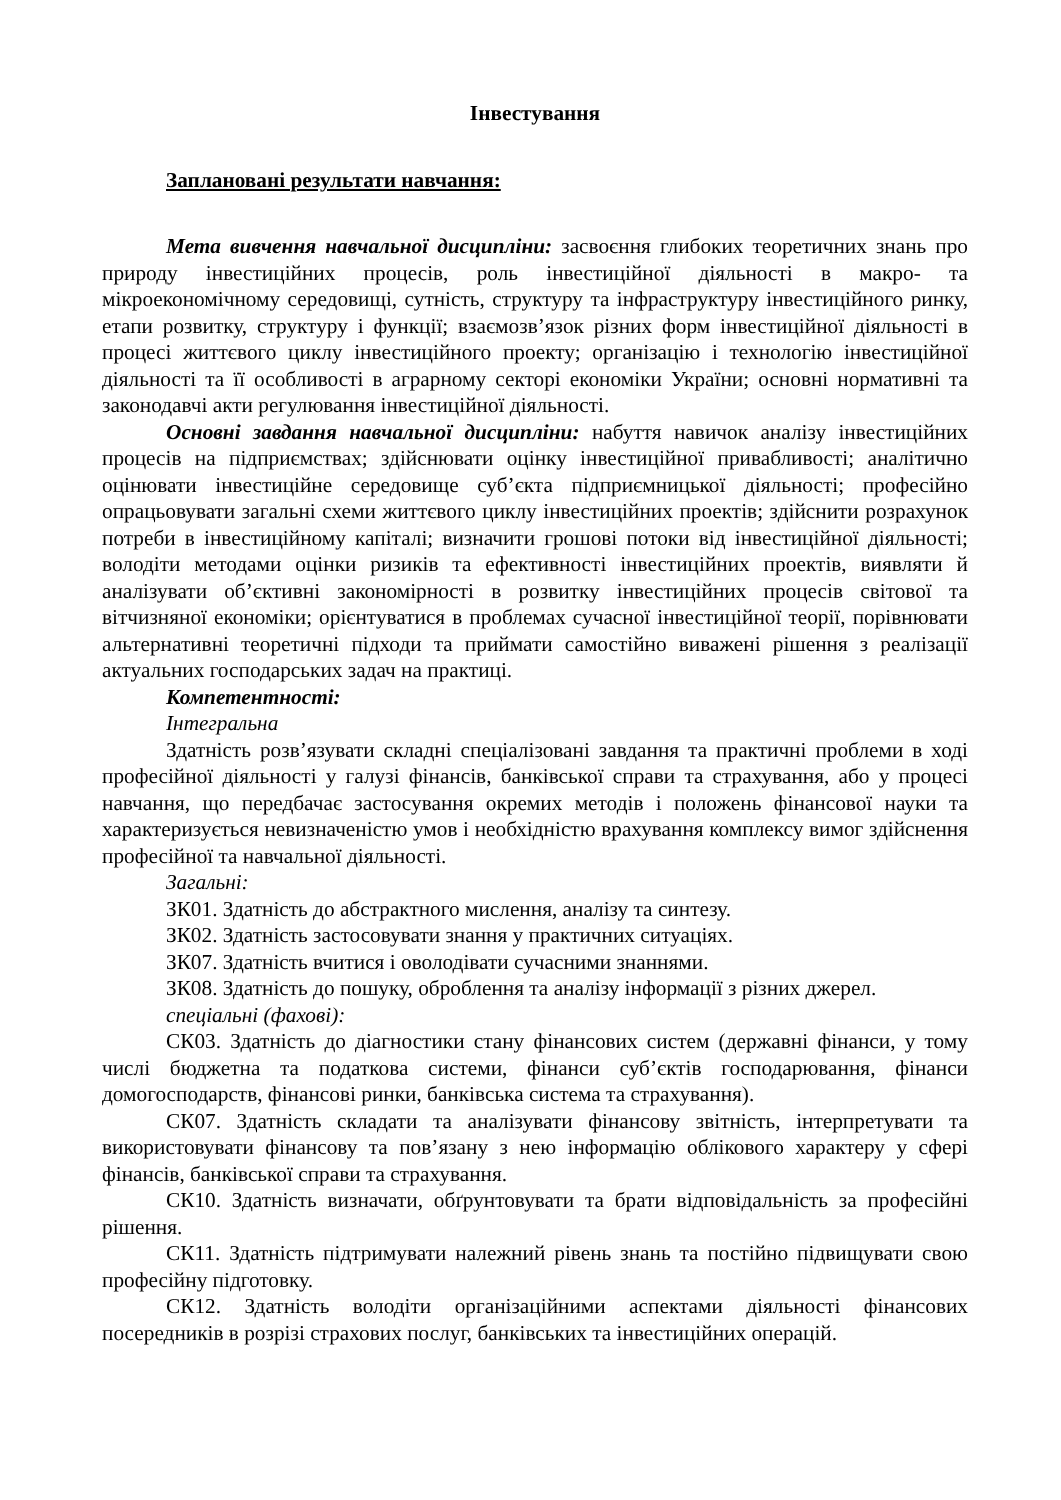Інвестування
Заплановані результати навчання:
Мета вивчення навчальної дисципліни: засвоєння глибоких теоретичних знань про природу інвестиційних процесів, роль інвестиційної діяльності в макро- та мікроекономічному середовищі, сутність, структуру та інфраструктуру інвестиційного ринку, етапи розвитку, структуру і функції; взаємозв’язок різних форм інвестиційної діяльності в процесі життєвого циклу інвестиційного проекту; організацію і технологію інвестиційної діяльності та її особливості в аграрному секторі економіки України; основні нормативні та законодавчі акти регулювання інвестиційної діяльності.
Основні завдання навчальної дисципліни: набуття навичок аналізу інвестиційних процесів на підприємствах; здійснювати оцінку інвестиційної привабливості; аналітично оцінювати інвестиційне середовище суб’єкта підприємницької діяльності; професійно опрацьовувати загальні схеми життєвого циклу інвестиційних проектів; здійснити розрахунок потреби в інвестиційному капіталі; визначити грошові потоки від інвестиційної діяльності; володіти методами оцінки ризиків та ефективності інвестиційних проектів, виявляти й аналізувати об’єктивні закономірності в розвитку інвестиційних процесів світової та вітчизняної економіки; орієнтуватися в проблемах сучасної інвестиційної теорії, порівнювати альтернативні теоретичні підходи та приймати самостійно виважені рішення з реалізації актуальних господарських задач на практиці.
Компетентності:
Інтегральна
Здатність розв’язувати складні спеціалізовані завдання та практичні проблеми в ході професійної діяльності у галузі фінансів, банківської справи та страхування, або у процесі навчання, що передбачає застосування окремих методів і положень фінансової науки та характеризується невизначеністю умов і необхідністю врахування комплексу вимог здійснення професійної та навчальної діяльності.
Загальні:
ЗК01. Здатність до абстрактного мислення, аналізу та синтезу.
ЗК02. Здатність застосовувати знання у практичних ситуаціях.
ЗК07. Здатність вчитися і оволодівати сучасними знаннями.
ЗК08. Здатність до пошуку, оброблення та аналізу інформації з різних джерел.
спеціальні (фахові):
СК03. Здатність до діагностики стану фінансових систем (державні фінанси, у тому числі бюджетна та податкова системи, фінанси суб’єктів господарювання, фінанси домогосподарств, фінансові ринки, банківська система та страхування).
СК07. Здатність складати та аналізувати фінансову звітність, інтерпретувати та використовувати фінансову та пов’язану з нею інформацію облікового характеру у сфері фінансів, банківської справи та страхування.
СК10. Здатність визначати, обґрунтовувати та брати відповідальність за професійні рішення.
СК11. Здатність підтримувати належний рівень знань та постійно підвищувати свою професійну підготовку.
СК12. Здатність володіти організаційними аспектами діяльності фінансових посередників в розрізі страхових послуг, банківських та інвестиційних операцій.